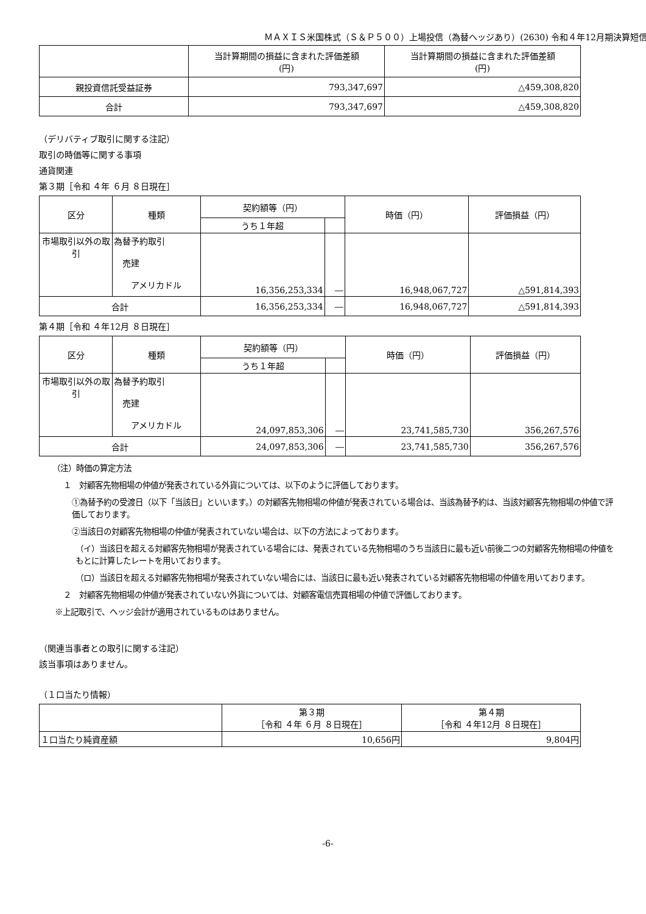ＭＡＸＩＳ米国株式（Ｓ＆Ｐ５００）上場投信（為替ヘッジあり）(2630) 令和４年12月期決算短信
| | 当計算期間の損益に含まれた評価差額 (円) | 当計算期間の損益に含まれた評価差額 (円) |
| --- | --- | --- |
| 親投資信託受益証券 | 793,347,697 | △459,308,820 |
| 合計 | 793,347,697 | △459,308,820 |
（デリバティブ取引に関する注記）
取引の時価等に関する事項
通貨関連
第３期［令和 ４年 ６月 ８日現在］
| 区分 | 種類 | 契約額等（円） | | 時価（円） | 評価損益（円） |
| --- | --- | --- | --- | --- | --- |
| | | うち１年超 | | | |
| 市場取引以外の取引 | 為替予約取引 売建 アメリカドル | 16,356,253,334 | ― | 16,948,067,727 | △591,814,393 |
| 合計 | | 16,356,253,334 | ― | 16,948,067,727 | △591,814,393 |
第４期［令和 ４年12月 ８日現在］
| 区分 | 種類 | 契約額等（円） | | 時価（円） | 評価損益（円） |
| --- | --- | --- | --- | --- | --- |
| | | うち１年超 | | | |
| 市場取引以外の取引 | 為替予約取引 売建 アメリカドル | 24,097,853,306 | ― | 23,741,585,730 | 356,267,576 |
| 合計 | | 24,097,853,306 | ― | 23,741,585,730 | 356,267,576 |
（注）時価の算定方法
１　対顧客先物相場の仲値が発表されている外貨については、以下のように評価しております。
①為替予約の受渡日（以下「当該日」といいます。）の対顧客先物相場の仲値が発表されている場合は、当該為替予約は、当該対顧客先物相場の仲値で評価しております。
②当該日の対顧客先物相場の仲値が発表されていない場合は、以下の方法によっております。
（イ）当該日を超える対顧客先物相場が発表されている場合には、発表されている先物相場のうち当該日に最も近い前後二つの対顧客先物相場の仲値をもとに計算したレートを用いております。
（ロ）当該日を超える対顧客先物相場が発表されていない場合には、当該日に最も近い発表されている対顧客先物相場の仲値を用いております。
２　対顧客先物相場の仲値が発表されていない外貨については、対顧客電信売買相場の仲値で評価しております。
※上記取引で、ヘッジ会計が適用されているものはありません。
（関連当事者との取引に関する注記）
該当事項はありません。
（１口当たり情報）
| | 第３期 ［令和 ４年 ６月 ８日現在］ | 第４期 ［令和 ４年12月 ８日現在］ |
| --- | --- | --- |
| １口当たり純資産額 | 10,656円 | 9,804円 |
-6-